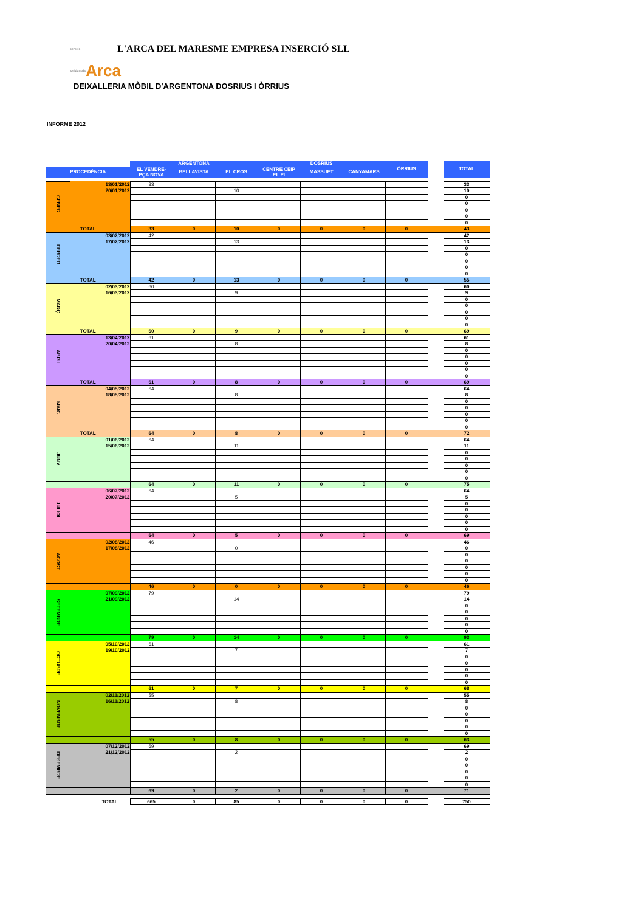serveis ambientals Arca
L'ARCA DEL MARESME EMPRESA INSERCIÓ SLL
DEIXALLERIA MÒBIL D'ARGENTONA DOSRIUS I ÒRRIUS
INFORME 2012
| | | ARGENTONA | | | DOSRIUS | | | ÒRRIUS | | TOTAL |
| --- | --- | --- | --- | --- | --- | --- | --- | --- | --- | --- |
| PROCEDÈNCIA | | EL VENDRE- PÇA NOVA | BELLAVISTA | EL CROS | CENTRE CEIP EL PI | MASSUET | CANYAMARS | | | |
| GENER | 13/01/2012 | 33 | | | | | | | | 33 |
| | 20/01/2012 | | | 10 | | | | | | 10 |
| | | | | | | | | | | 0 |
| | | | | | | | | | | 0 |
| | | | | | | | | | | 0 |
| | | | | | | | | | | 0 |
| | | | | | | | | | | 0 |
| TOTAL | | 33 | 0 | 10 | 0 | 0 | 0 | 0 | | 43 |
| FEBRER | 03/02/2012 | 42 | | | | | | | | 42 |
| | 17/02/2012 | | | 13 | | | | | | 13 |
| | | | | | | | | | | 0 |
| | | | | | | | | | | 0 |
| | | | | | | | | | | 0 |
| | | | | | | | | | | 0 |
| | | | | | | | | | | 0 |
| TOTAL | | 42 | 0 | 13 | 0 | 0 | 0 | 0 | | 55 |
| MARÇ | 02/03/2012 | 60 | | | | | | | | 60 |
| | 16/03/2012 | | | 9 | | | | | | 9 |
| | | | | | | | | | | 0 |
| | | | | | | | | | | 0 |
| | | | | | | | | | | 0 |
| | | | | | | | | | | 0 |
| | | | | | | | | | | 0 |
| TOTAL | | 60 | 0 | 9 | 0 | 0 | 0 | 0 | | 69 |
| ABRIL | 13/04/2012 | 61 | | | | | | | | 61 |
| | 20/04/2012 | | | 8 | | | | | | 8 |
| | | | | | | | | | | 0 |
| | | | | | | | | | | 0 |
| | | | | | | | | | | 0 |
| | | | | | | | | | | 0 |
| | | | | | | | | | | 0 |
| TOTAL | | 61 | 0 | 8 | 0 | 0 | 0 | 0 | | 69 |
| MAIG | 04/05/2012 | 64 | | | | | | | | 64 |
| | 18/05/2012 | | | 8 | | | | | | 8 |
| | | | | | | | | | | 0 |
| | | | | | | | | | | 0 |
| | | | | | | | | | | 0 |
| | | | | | | | | | | 0 |
| | | | | | | | | | | 0 |
| TOTAL | | 64 | 0 | 8 | 0 | 0 | 0 | 0 | | 72 |
| JUNY | 01/06/2012 | 64 | | | | | | | | 64 |
| | 15/06/2012 | | | 11 | | | | | | 11 |
| | | | | | | | | | | 0 |
| | | | | | | | | | | 0 |
| | | | | | | | | | | 0 |
| | | | | | | | | | | 0 |
| | | | | | | | | | | 0 |
| | | 64 | 0 | 11 | 0 | 0 | 0 | 0 | | 75 |
| JULIOL | 06/07/2012 | 64 | | | | | | | | 64 |
| | 20/07/2012 | | | 5 | | | | | | 5 |
| | | | | | | | | | | 0 |
| | | | | | | | | | | 0 |
| | | | | | | | | | | 0 |
| | | | | | | | | | | 0 |
| | | | | | | | | | | 0 |
| | | 64 | 0 | 5 | 0 | 0 | 0 | 0 | | 69 |
| AGOST | 02/08/2012 | 46 | | | | | | | | 46 |
| | 17/08/2012 | | | 0 | | | | | | 0 |
| | | | | | | | | | | 0 |
| | | | | | | | | | | 0 |
| | | | | | | | | | | 0 |
| | | | | | | | | | | 0 |
| | | | | | | | | | | 0 |
| | | 46 | 0 | 0 | 0 | 0 | 0 | 0 | | 46 |
| SETEMBRE | 07/09/2012 | 79 | | | | | | | | 79 |
| | 21/09/2012 | | | 14 | | | | | | 14 |
| | | | | | | | | | | 0 |
| | | | | | | | | | | 0 |
| | | | | | | | | | | 0 |
| | | | | | | | | | | 0 |
| | | | | | | | | | | 0 |
| | | 79 | 0 | 14 | 0 | 0 | 0 | 0 | | 93 |
| OCTUBRE | 05/10/2012 | 61 | | | | | | | | 61 |
| | 19/10/2012 | | | 7 | | | | | | 7 |
| | | | | | | | | | | 0 |
| | | | | | | | | | | 0 |
| | | | | | | | | | | 0 |
| | | | | | | | | | | 0 |
| | | | | | | | | | | 0 |
| | | 61 | 0 | 7 | 0 | 0 | 0 | 0 | | 68 |
| NOVEMBRE | 02/11/2012 | 55 | | | | | | | | 55 |
| | 16/11/2012 | | | 8 | | | | | | 8 |
| | | | | | | | | | | 0 |
| | | | | | | | | | | 0 |
| | | | | | | | | | | 0 |
| | | | | | | | | | | 0 |
| | | | | | | | | | | 0 |
| | | 55 | 0 | 8 | 0 | 0 | 0 | 0 | | 63 |
| DESEMBRE | 07/12/2012 | 69 | | | | | | | | 69 |
| | 21/12/2012 | | | 2 | | | | | | 2 |
| | | | | | | | | | | 0 |
| | | | | | | | | | | 0 |
| | | | | | | | | | | 0 |
| | | | | | | | | | | 0 |
| | | | | | | | | | | 0 |
| | | 69 | 0 | 2 | 0 | 0 | 0 | 0 | | 71 |
| TOTAL | | 665 | 0 | 85 | 0 | 0 | 0 | 0 | | 750 |